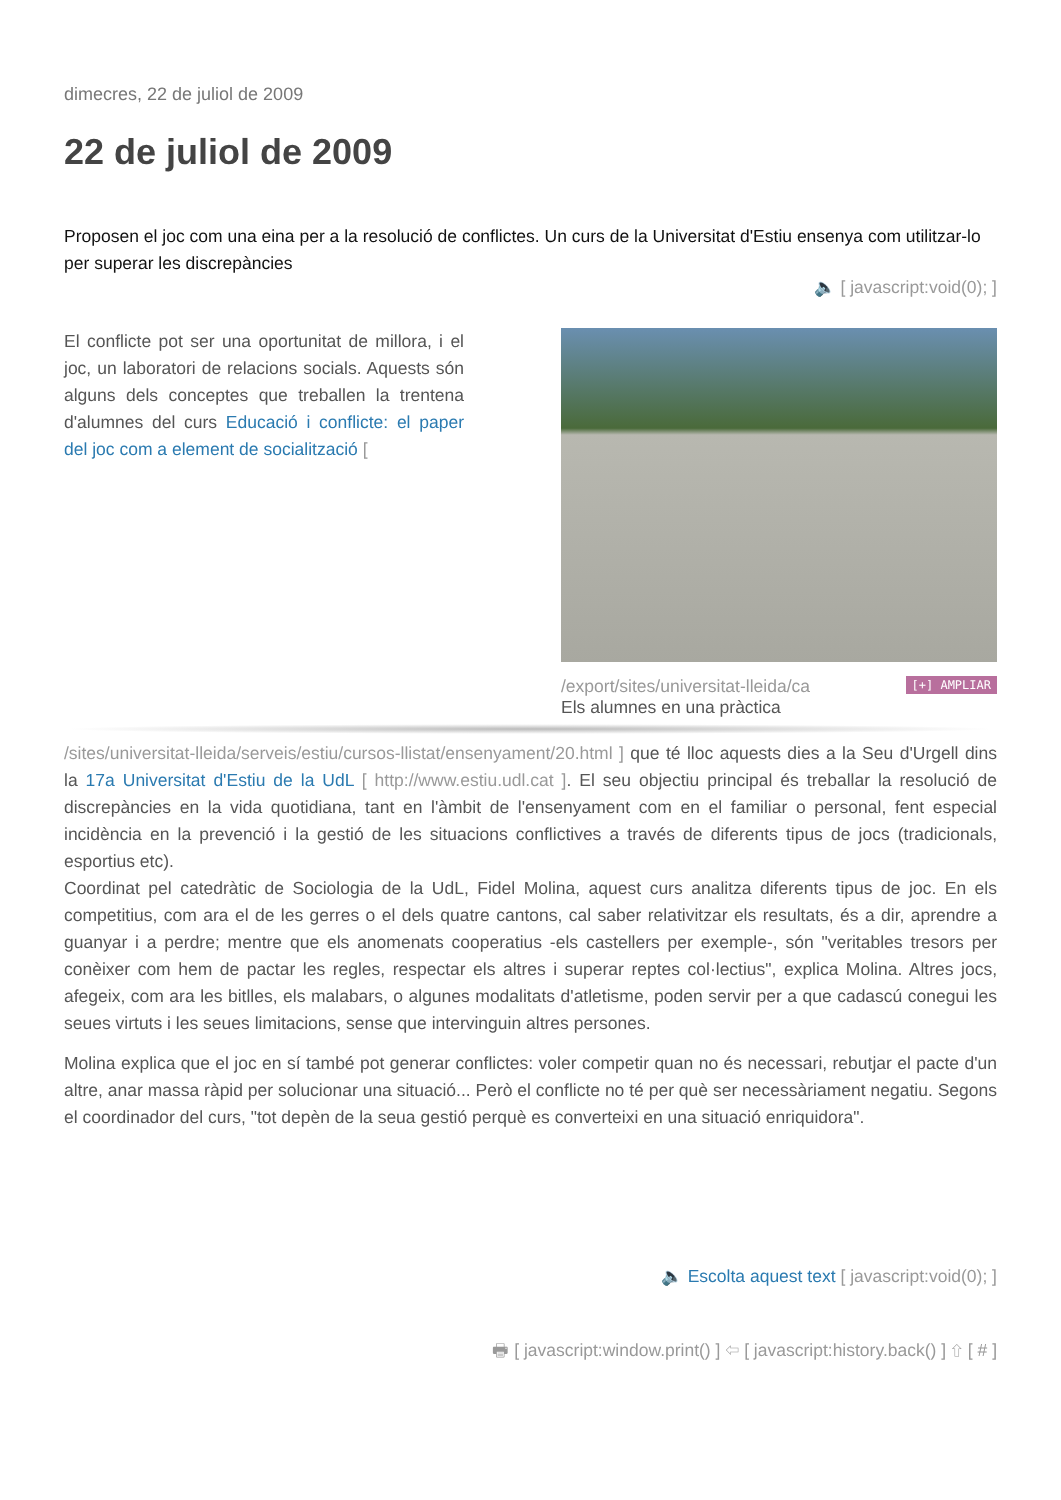dimecres, 22 de juliol de 2009
22 de juliol de 2009
Proposen el joc com una eina per a la resolució de conflictes. Un curs de la Universitat d'Estiu ensenya com utilitzar-lo per superar les discrepàncies
🔈 [ javascript:void(0); ]
El conflicte pot ser una oportunitat de millora, i el joc, un laboratori de relacions socials. Aquests són alguns dels conceptes que treballen la trentena d'alumnes del curs Educació i conflicte: el paper del joc com a element de socialització [
[+] AMPLIAR /export/sites/universitat-lleida/ca
Els alumnes en una pràctica
/sites/universitat-lleida/serveis/estiu/cursos-llistat/ensenyament/20.html ] que té lloc aquests dies a la Seu d'Urgell dins la 17a Universitat d'Estiu de la UdL [ http://www.estiu.udl.cat ]. El seu objectiu principal és treballar la resolució de discrepàncies en la vida quotidiana, tant en l'àmbit de l'ensenyament com en el familiar o personal, fent especial incidència en la prevenció i la gestió de les situacions conflictives a través de diferents tipus de jocs (tradicionals, esportius etc).
Coordinat pel catedràtic de Sociologia de la UdL, Fidel Molina, aquest curs analitza diferents tipus de joc. En els competitius, com ara el de les gerres o el dels quatre cantons, cal saber relativitzar els resultats, és a dir, aprendre a guanyar i a perdre; mentre que els anomenats cooperatius -els castellers per exemple-, són "veritables tresors per conèixer com hem de pactar les regles, respectar els altres i superar reptes col·lectius", explica Molina. Altres jocs, afegeix, com ara les bitlles, els malabars, o algunes modalitats d'atletisme, poden servir per a que cadascú conegui les seues virtuts i les seues limitacions, sense que intervinguin altres persones.
Molina explica que el joc en sí també pot generar conflictes: voler competir quan no és necessari, rebutjar el pacte d'un altre, anar massa ràpid per solucionar una situació... Però el conflicte no té per què ser necessàriament negatiu. Segons el coordinador del curs, "tot depèn de la seua gestió perquè es converteixi en una situació enriquidora".
🔈 Escolta aquest text [ javascript:void(0); ]
🖶 [ javascript:window.print() ] ⇦ [ javascript:history.back() ] ⇧ [ # ]